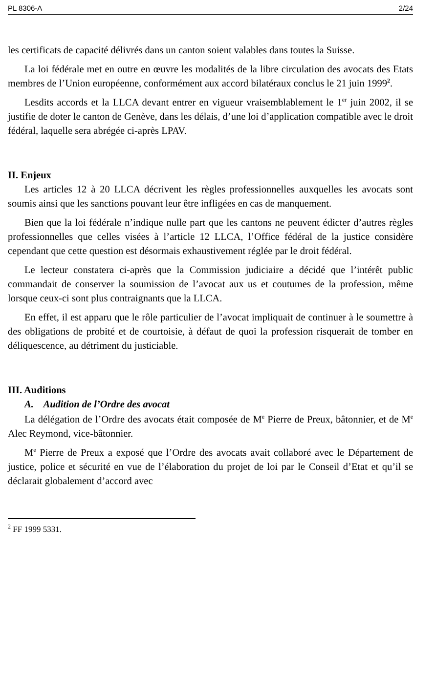PL 8306-A 2/24
les certificats de capacité délivrés dans un canton soient valables dans toutes la Suisse.
La loi fédérale met en outre en œuvre les modalités de la libre circulation des avocats des Etats membres de l’Union européenne, conformément aux accord bilatéraux conclus le 21 juin 1999<sup>2</sup>.
Lesdits accords et la LLCA devant entrer en vigueur vraisemblablement le 1<sup>er</sup> juin 2002, il se justifie de doter le canton de Genève, dans les délais, d’une loi d’application compatible avec le droit fédéral, laquelle sera abrégée ci-après LPAV.
II. Enjeux
Les articles 12 à 20 LLCA décrivent les règles professionnelles auxquelles les avocats sont soumis ainsi que les sanctions pouvant leur être infligées en cas de manquement.
Bien que la loi fédérale n’indique nulle part que les cantons ne peuvent édicter d’autres règles professionnelles que celles visées à l’article 12 LLCA, l’Office fédéral de la justice considère cependant que cette question est désormais exhaustivement réglée par le droit fédéral.
Le lecteur constatera ci-après que la Commission judiciaire a décidé que l’intérêt public commandait de conserver la soumission de l’avocat aux us et coutumes de la profession, même lorsque ceux-ci sont plus contraignants que la LLCA.
En effet, il est apparu que le rôle particulier de l’avocat impliquait de continuer à le soumettre à des obligations de probité et de courtoisie, à défaut de quoi la profession risquerait de tomber en déliquescence, au détriment du justiciable.
III. Auditions
A. Audition de l’Ordre des avocat
La délégation de l’Ordre des avocats était composée de M<sup>e</sup> Pierre de Preux, bâtonnier, et de M<sup>e</sup> Alec Reymond, vice-bâtonnier.
M<sup>e</sup> Pierre de Preux a exposé que l’Ordre des avocats avait collaboré avec le Département de justice, police et sécurité en vue de l’élaboration du projet de loi par le Conseil d’Etat et qu’il se déclarait globalement d’accord avec
<sup>2</sup> FF 1999 5331.